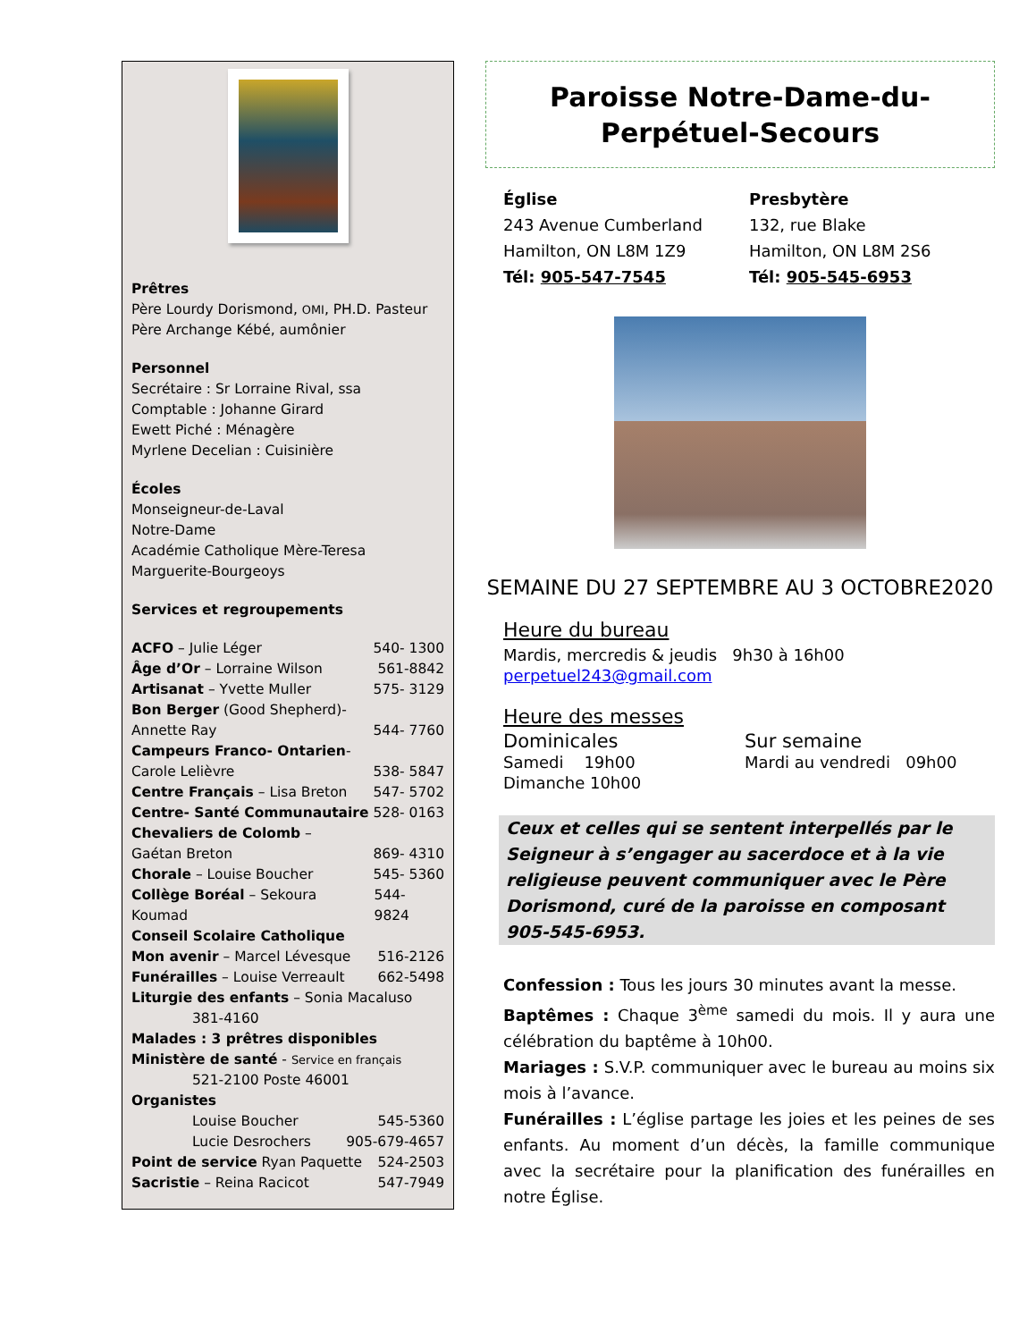Prêtres
Père Lourdy Dorismond, OMI, PH.D. Pasteur
Père Archange Kébé, aumônier
Personnel
Secrétaire : Sr Lorraine Rival, ssa
Comptable : Johanne Girard
Ewett Piché : Ménagère
Myrlene Decelian : Cuisinière
Écoles
Monseigneur-de-Laval
Notre-Dame
Académie Catholique Mère-Teresa
Marguerite-Bourgeoys
Services et regroupements
ACFO – Julie Léger 540- 1300
Âge d’Or – Lorraine Wilson 561-8842
Artisanat – Yvette Muller 575- 3129
Bon Berger (Good Shepherd)-
Annette Ray 544- 7760
Campeurs Franco- Ontarien-
Carole Lelièvre 538- 5847
Centre Français – Lisa Breton 547- 5702
Centre- Santé Communautaire 528- 0163
Chevaliers de Colomb –
Gaétan Breton 869- 4310
Chorale – Louise Boucher 545- 5360
Collège Boréal – Sekoura Koumad 544- 9824
Conseil Scolaire Catholique
Mon avenir – Marcel Lévesque 516-2126
Funérailles – Louise Verreault 662-5498
Liturgie des enfants – Sonia Macaluso
381-4160
Malades : 3 prêtres disponibles
Ministère de santé - Service en français
521-2100 Poste 46001
Organistes
Louise Boucher 545-5360
Lucie Desrochers 905-679-4657
Point de service Ryan Paquette 524-2503
Sacristie – Reina Racicot 547-7949
Paroisse Notre-Dame-du-
Perpétuel-Secours
Église
243 Avenue Cumberland
Hamilton, ON L8M 1Z9
Tél: 905-547-7545
Presbytère
132, rue Blake
Hamilton, ON L8M 2S6
Tél: 905-545-6953
SEMAINE DU 27 SEPTEMBRE AU 3 OCTOBRE2020
Heure du bureau
Mardis, mercredis & jeudis 9h30 à 16h00
perpetuel243@gmail.com
Heure des messes
Dominicales
Samedi 19h00
Dimanche 10h00
Sur semaine
Mardi au vendredi 09h00
Ceux et celles qui se sentent interpellés par le Seigneur à s’engager au sacerdoce et à la vie religieuse peuvent communiquer avec le Père Dorismond, curé de la paroisse en composant 905-545-6953.
Confession : Tous les jours 30 minutes avant la messe.
Baptêmes : Chaque 3<sup>ème</sup> samedi du mois. Il y aura une célébration du baptême à 10h00.
Mariages : S.V.P. communiquer avec le bureau au moins six mois à l’avance.
Funérailles : L’église partage les joies et les peines de ses enfants. Au moment d’un décès, la famille communique avec la secrétaire pour la planification des funérailles en notre Église.